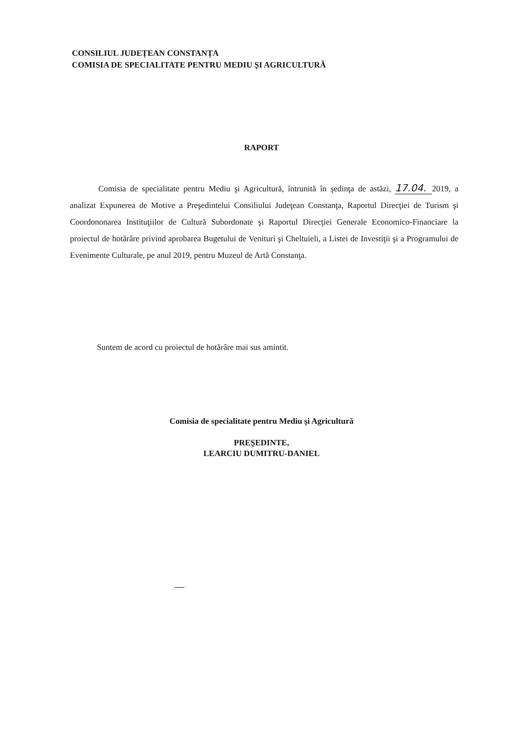CONSILIUL JUDEȚEAN CONSTANȚA
COMISIA DE SPECIALITATE PENTRU MEDIU ȘI AGRICULTURĂ
RAPORT
Comisia de specialitate pentru Mediu şi Agricultură, întrunită în şedinţa de astăzi, 17.04. 2019, a analizat Expunerea de Motive a Preşedintelui Consiliului Judeţean Constanţa, Raportul Direcţiei de Turism şi Coordononarea Instituţiilor de Cultură Subordonate şi Raportul Direcţiei Generale Economico-Financiare la proiectul de hotărâre privind aprobarea Bugetului de Venituri şi Cheltuieli, a Listei de Investiţii şi a Programului de Evenimente Culturale, pe anul 2019, pentru Muzeul de Artă Constanţa.
Suntem de acord cu proiectul de hotărâre mai sus amintit.
Comisia de specialitate pentru Mediu şi Agricultură
PREŞEDINTE,
LEARCIU DUMITRU-DANIEL